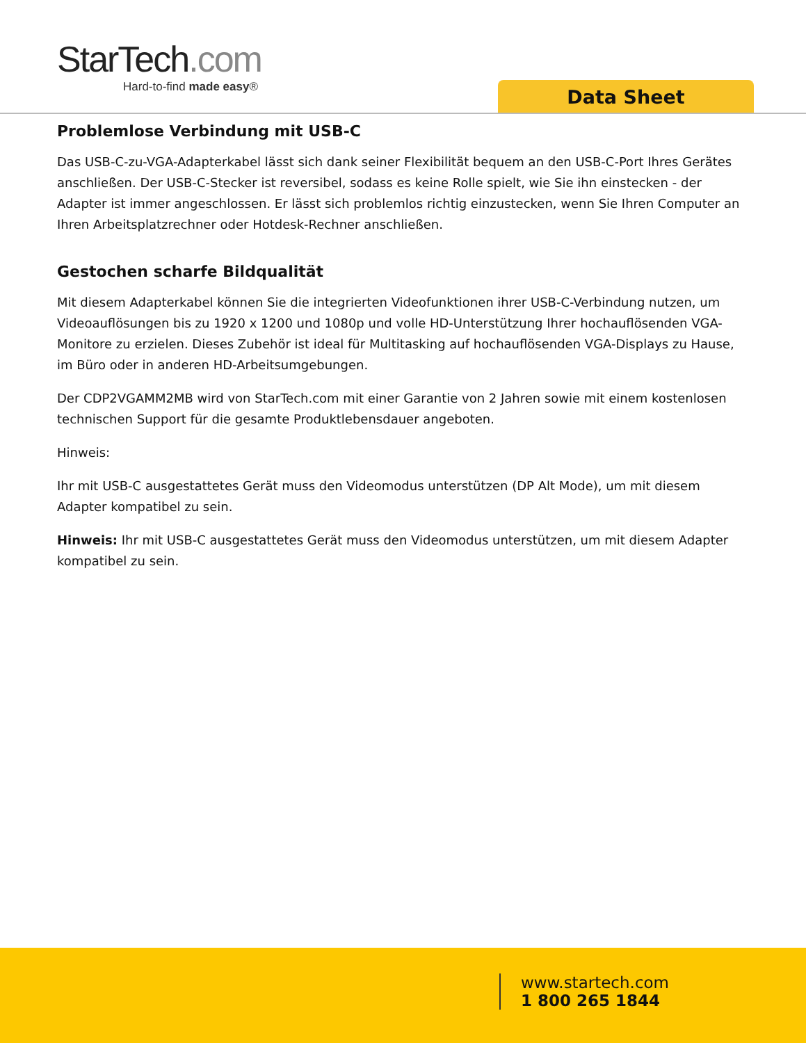StarTech.com
Hard-to-find made easy®
Data Sheet
Problemlose Verbindung mit USB-C
Das USB-C-zu-VGA-Adapterkabel lässt sich dank seiner Flexibilität bequem an den USB-C-Port Ihres Gerätes anschließen. Der USB-C-Stecker ist reversibel, sodass es keine Rolle spielt, wie Sie ihn einstecken - der Adapter ist immer angeschlossen. Er lässt sich problemlos richtig einzustecken, wenn Sie Ihren Computer an Ihren Arbeitsplatzrechner oder Hotdesk-Rechner anschließen.
Gestochen scharfe Bildqualität
Mit diesem Adapterkabel können Sie die integrierten Videofunktionen ihrer USB-C-Verbindung nutzen, um Videoauflösungen bis zu 1920 x 1200 und 1080p und volle HD-Unterstützung Ihrer hochauflösenden VGA-Monitore zu erzielen. Dieses Zubehör ist ideal für Multitasking auf hochauflösenden VGA-Displays zu Hause, im Büro oder in anderen HD-Arbeitsumgebungen.
Der CDP2VGAMM2MB wird von StarTech.com mit einer Garantie von 2 Jahren sowie mit einem kostenlosen technischen Support für die gesamte Produktlebensdauer angeboten.
Hinweis:
Ihr mit USB-C ausgestattetes Gerät muss den Videomodus unterstützen (DP Alt Mode), um mit diesem Adapter kompatibel zu sein.
Hinweis: Ihr mit USB-C ausgestattetes Gerät muss den Videomodus unterstützen, um mit diesem Adapter kompatibel zu sein.
www.startech.com
1 800 265 1844